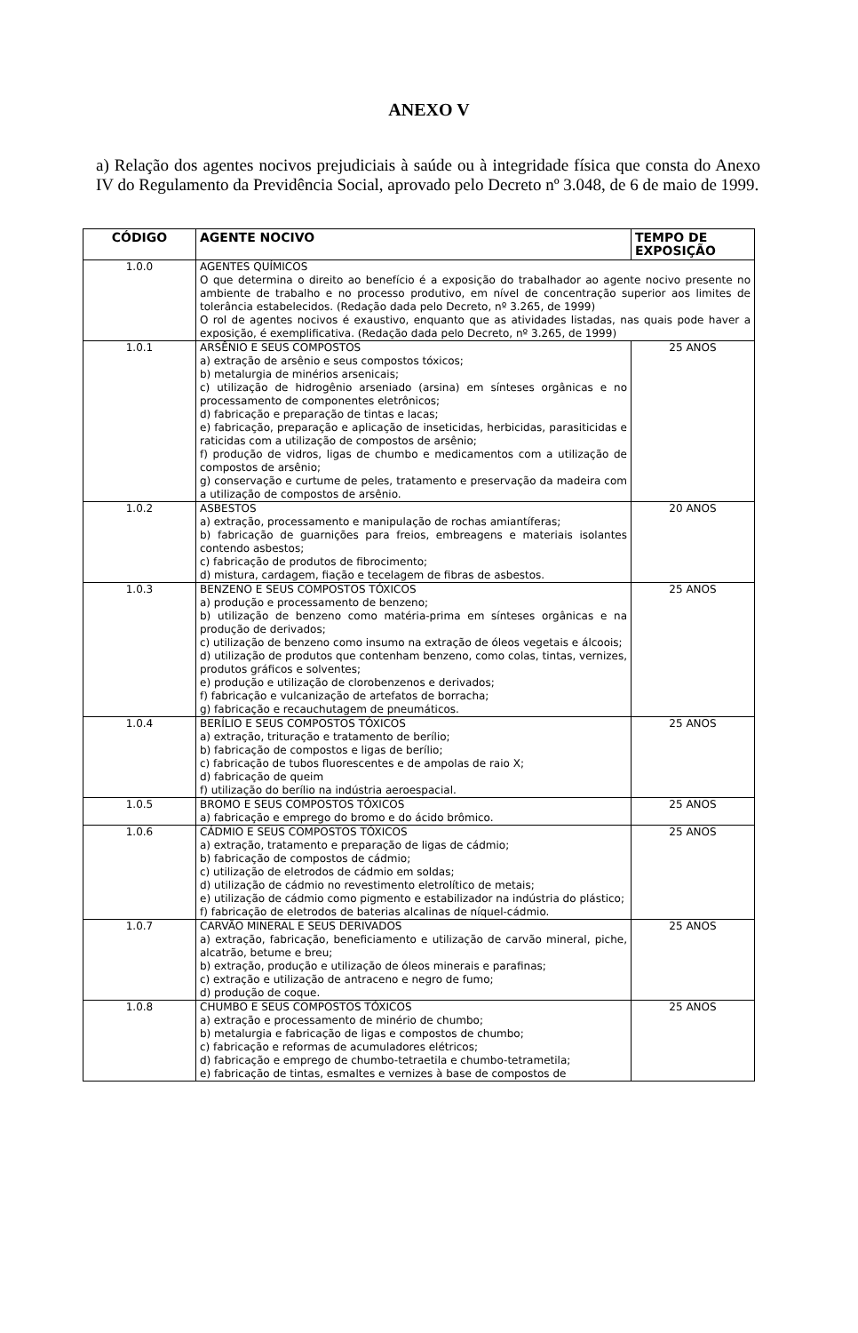ANEXO V
a) Relação dos agentes nocivos prejudiciais à saúde ou à integridade física que consta do Anexo IV do Regulamento da Previdência Social, aprovado pelo Decreto nº 3.048, de 6 de maio de 1999.
| CÓDIGO | AGENTE NOCIVO | TEMPO DE EXPOSIÇÃO |
| --- | --- | --- |
| 1.0.0 | AGENTES QUÍMICOS O que determina o direito ao benefício é a exposição do trabalhador ao agente nocivo presente no ambiente de trabalho e no processo produtivo, em nível de concentração superior aos limites de tolerância estabelecidos. (Redação dada pelo Decreto, nº 3.265, de 1999) O rol de agentes nocivos é exaustivo, enquanto que as atividades listadas, nas quais pode haver a exposição, é exemplificativa. (Redação dada pelo Decreto, nº 3.265, de 1999) | |
| 1.0.1 | ARSÊNIO E SEUS COMPOSTOS a) extração de arsênio e seus compostos tóxicos; b) metalurgia de minérios arsenicais; c) utilização de hidrogênio arseniado (arsina) em sínteses orgânicas e no processamento de componentes eletrônicos; d) fabricação e preparação de tintas e lacas; e) fabricação, preparação e aplicação de inseticidas, herbicidas, parasiticidas e raticidas com a utilização de compostos de arsênio; f) produção de vidros, ligas de chumbo e medicamentos com a utilização de compostos de arsênio; g) conservação e curtume de peles, tratamento e preservação da madeira com a utilização de compostos de arsênio. | 25 ANOS |
| 1.0.2 | ASBESTOS a) extração, processamento e manipulação de rochas amiantíferas; b) fabricação de guarnições para freios, embreagens e materiais isolantes contendo asbestos; c) fabricação de produtos de fibrocimento; d) mistura, cardagem, fiação e tecelagem de fibras de asbestos. | 20 ANOS |
| 1.0.3 | BENZENO E SEUS COMPOSTOS TÓXICOS a) produção e processamento de benzeno; b) utilização de benzeno como matéria-prima em sínteses orgânicas e na produção de derivados; c) utilização de benzeno como insumo na extração de óleos vegetais e álcoois; d) utilização de produtos que contenham benzeno, como colas, tintas, vernizes, produtos gráficos e solventes; e) produção e utilização de clorobenzenos e derivados; f) fabricação e vulcanização de artefatos de borracha; g) fabricação e recauchutagem de pneumáticos. | 25 ANOS |
| 1.0.4 | BERÍLIO E SEUS COMPOSTOS TÓXICOS a) extração, trituração e tratamento de berílio; b) fabricação de compostos e ligas de berílio; c) fabricação de tubos fluorescentes e de ampolas de raio X; d) fabricação de queim f) utilização do berílio na indústria aeroespacial. | 25 ANOS |
| 1.0.5 | BROMO E SEUS COMPOSTOS TÓXICOS a) fabricação e emprego do bromo e do ácido brômico. | 25 ANOS |
| 1.0.6 | CÁDMIO E SEUS COMPOSTOS TÓXICOS a) extração, tratamento e preparação de ligas de cádmio; b) fabricação de compostos de cádmio; c) utilização de eletrodos de cádmio em soldas; d) utilização de cádmio no revestimento eletrolítico de metais; e) utilização de cádmio como pigmento e estabilizador na indústria do plástico; f) fabricação de eletrodos de baterias alcalinas de níquel-cádmio. | 25 ANOS |
| 1.0.7 | CARVÃO MINERAL E SEUS DERIVADOS a) extração, fabricação, beneficiamento e utilização de carvão mineral, piche, alcatrão, betume e breu; b) extração, produção e utilização de óleos minerais e parafinas; c) extração e utilização de antraceno e negro de fumo; d) produção de coque. | 25 ANOS |
| 1.0.8 | CHUMBO E SEUS COMPOSTOS TÓXICOS a) extração e processamento de minério de chumbo; b) metalurgia e fabricação de ligas e compostos de chumbo; c) fabricação e reformas de acumuladores elétricos; d) fabricação e emprego de chumbo-tetraetila e chumbo-tetrametila; e) fabricação de tintas, esmaltes e vernizes à base de compostos de | 25 ANOS |